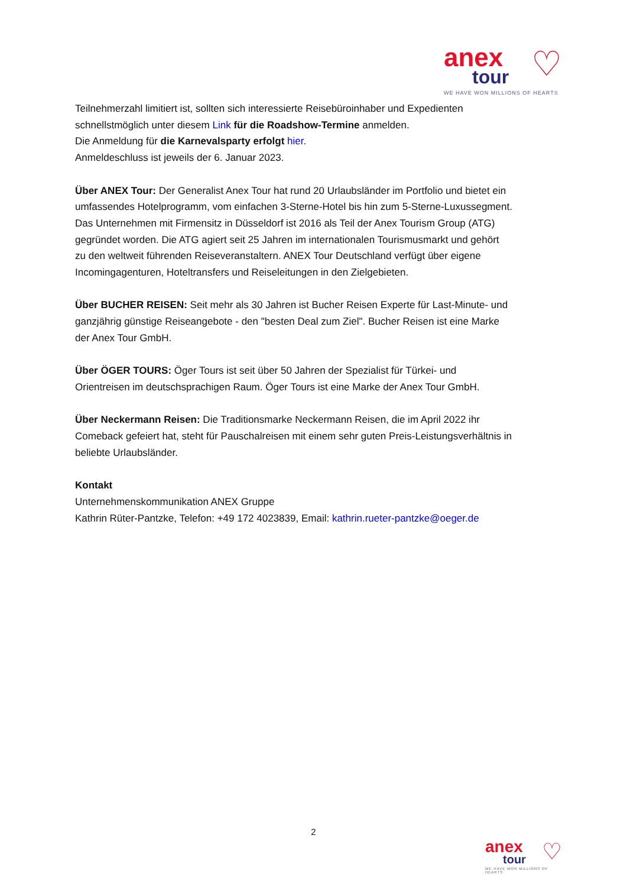♡
anex
tour
WE HAVE WON MILLIONS OF HEARTS
Teilnehmerzahl limitiert ist, sollten sich interessierte Reisebüroinhaber und Expedienten schnellstmöglich unter diesem Link für die Roadshow-Termine anmelden.
Die Anmeldung für die Karnevalsparty erfolgt hier.
Anmeldeschluss ist jeweils der 6. Januar 2023.
Über ANEX Tour: Der Generalist Anex Tour hat rund 20 Urlaubsländer im Portfolio und bietet ein umfassendes Hotelprogramm, vom einfachen 3-Sterne-Hotel bis hin zum 5-Sterne-Luxussegment. Das Unternehmen mit Firmensitz in Düsseldorf ist 2016 als Teil der Anex Tourism Group (ATG) gegründet worden. Die ATG agiert seit 25 Jahren im internationalen Tourismusmarkt und gehört zu den weltweit führenden Reiseveranstaltern. ANEX Tour Deutschland verfügt über eigene Incomingagenturen, Hoteltransfers und Reiseleitungen in den Zielgebieten.
Über BUCHER REISEN: Seit mehr als 30 Jahren ist Bucher Reisen Experte für Last-Minute- und ganzjährig günstige Reiseangebote - den "besten Deal zum Ziel". Bucher Reisen ist eine Marke der Anex Tour GmbH.
Über ÖGER TOURS: Öger Tours ist seit über 50 Jahren der Spezialist für Türkei- und Orientreisen im deutschsprachigen Raum. Öger Tours ist eine Marke der Anex Tour GmbH.
Über Neckermann Reisen: Die Traditionsmarke Neckermann Reisen, die im April 2022 ihr Comeback gefeiert hat, steht für Pauschalreisen mit einem sehr guten Preis-Leistungsverhältnis in beliebte Urlaubsländer.
Kontakt
Unternehmenskommunikation ANEX Gruppe
Kathrin Rüter-Pantzke, Telefon: +49 172 4023839, Email: kathrin.rueter-pantzke@oeger.de
2
♡
anex
tour
WE HAVE WON MILLIONS OF HEARTS